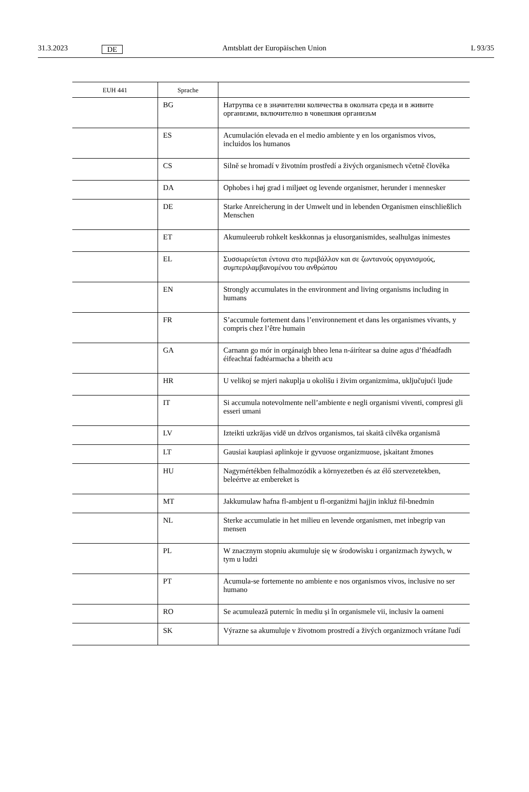31.3.2023 DE Amtsblatt der Europäischen Union L 93/35
| EUH 441 | Sprache | |
| --- | --- | --- |
| | BG | Натрупва се в значителни количества в околната среда и в живите организми, включително в човешкия организъм |
| | ES | Acumulación elevada en el medio ambiente y en los organismos vivos, incluidos los humanos |
| | CS | Silně se hromadí v životním prostředí a živých organismech včetně člověka |
| | DA | Ophobes i høj grad i miljøet og levende organismer, herunder i mennesker |
| | DE | Starke Anreicherung in der Umwelt und in lebenden Organismen einschließlich Menschen |
| | ET | Akumuleerub rohkelt keskkonnas ja elusorganismides, sealhulgas inimestes |
| | EL | Συσσωρεύεται έντονα στο περιβάλλον και σε ζωντανούς οργανισμούς, συμπεριλαμβανομένου του ανθρώπου |
| | EN | Strongly accumulates in the environment and living organisms including in humans |
| | FR | S’accumule fortement dans l’environnement et dans les organismes vivants, y compris chez l’être humain |
| | GA | Carnann go mór in orgánaigh bheo lena n-áirítear sa duine agus d’fhéadfadh éifeachtaí fadtéarmacha a bheith acu |
| | HR | U velikoj se mjeri nakuplja u okolišu i živim organizmima, uključujući ljude |
| | IT | Si accumula notevolmente nell’ambiente e negli organismi viventi, compresi gli esseri umani |
| | LV | Izteikti uzkrājas vidē un dzīvos organismos, tai skaitā cilvēka organismā |
| | LT | Gausiai kaupiasi aplinkoje ir gyvuose organizmuose, įskaitant žmones |
| | HU | Nagymértékben felhalmozódik a környezetben és az élő szervezetekben, beleértve az embereket is |
| | MT | Jakkumulaw ħafna fl-ambjent u fl-organiżmi ħajjin inkluż fil-bnedmin |
| | NL | Sterke accumulatie in het milieu en levende organismen, met inbegrip van mensen |
| | PL | W znacznym stopniu akumuluje się w środowisku i organizmach żywych, w tym u ludzi |
| | PT | Acumula-se fortemente no ambiente e nos organismos vivos, inclusive no ser humano |
| | RO | Se acumulează puternic în mediu și în organismele vii, inclusiv la oameni |
| | SK | Výrazne sa akumuluje v životnom prostredí a živých organizmoch vrátane ľudí |